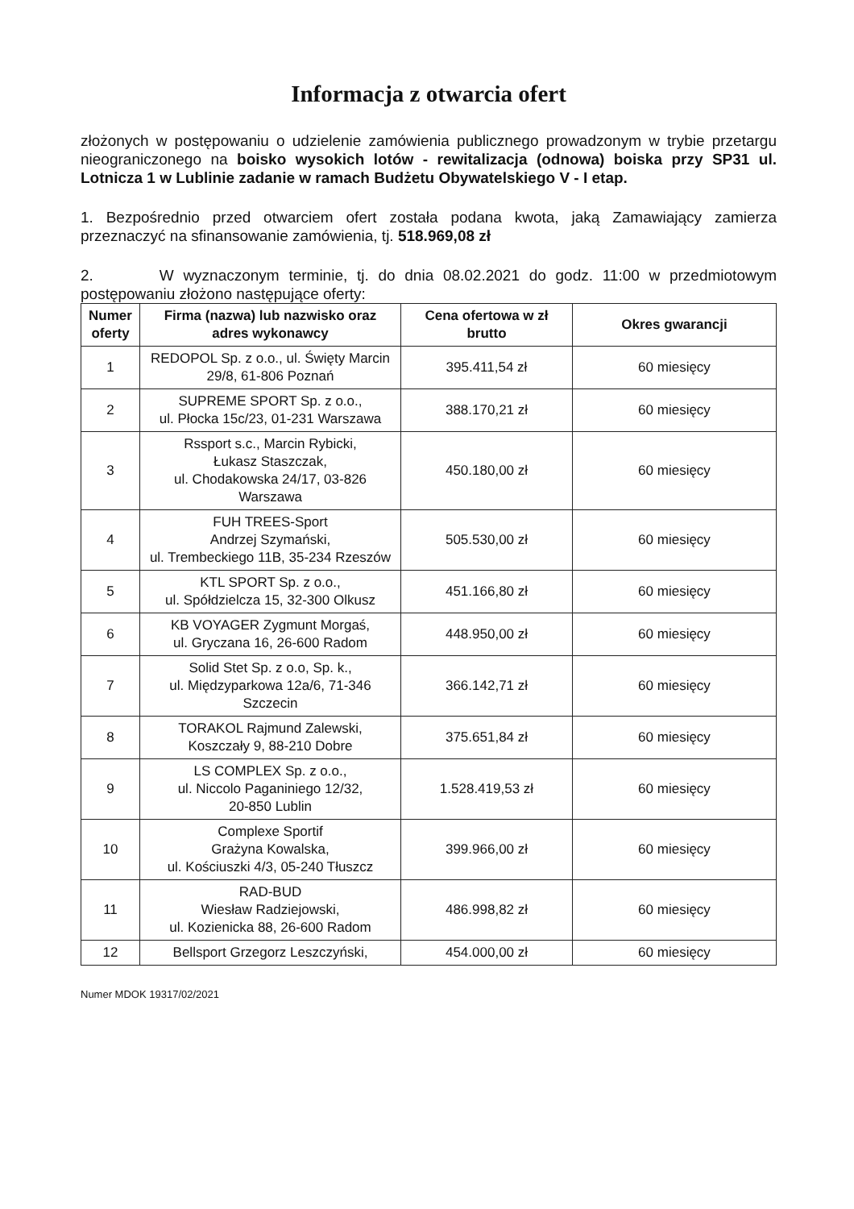Informacja z otwarcia ofert
złożonych w postępowaniu o udzielenie zamówienia publicznego prowadzonym w trybie przetargu nieograniczonego na boisko wysokich lotów - rewitalizacja (odnowa) boiska przy SP31 ul. Lotnicza 1 w Lublinie zadanie w ramach Budżetu Obywatelskiego V - I etap.
1. Bezpośrednio przed otwarciem ofert została podana kwota, jaką Zamawiający zamierza przeznaczyć na sfinansowanie zamówienia, tj. 518.969,08 zł
2. W wyznaczonym terminie, tj. do dnia 08.02.2021 do godz. 11:00 w przedmiotowym postępowaniu złożono następujące oferty:
| Numer oferty | Firma (nazwa) lub nazwisko oraz adres wykonawcy | Cena ofertowa w zł brutto | Okres gwarancji |
| --- | --- | --- | --- |
| 1 | REDOPOL Sp. z o.o., ul. Święty Marcin 29/8, 61-806 Poznań | 395.411,54 zł | 60 miesięcy |
| 2 | SUPREME SPORT Sp. z o.o., ul. Płocka 15c/23, 01-231 Warszawa | 388.170,21 zł | 60 miesięcy |
| 3 | Rssport s.c., Marcin Rybicki, Łukasz Staszczak, ul. Chodakowska 24/17, 03-826 Warszawa | 450.180,00 zł | 60 miesięcy |
| 4 | FUH TREES-Sport Andrzej Szymański, ul. Trembeckiego 11B, 35-234 Rzeszów | 505.530,00 zł | 60 miesięcy |
| 5 | KTL SPORT Sp. z o.o., ul. Spółdzielcza 15, 32-300 Olkusz | 451.166,80 zł | 60 miesięcy |
| 6 | KB VOYAGER Zygmunt Morgaś, ul. Gryczana 16, 26-600 Radom | 448.950,00 zł | 60 miesięcy |
| 7 | Solid Stet Sp. z o.o, Sp. k., ul. Międzyparkowa 12a/6, 71-346 Szczecin | 366.142,71 zł | 60 miesięcy |
| 8 | TORAKOL Rajmund Zalewski, Koszczały 9, 88-210 Dobre | 375.651,84 zł | 60 miesięcy |
| 9 | LS COMPLEX Sp. z o.o., ul. Niccolo Paganiniego 12/32, 20-850 Lublin | 1.528.419,53 zł | 60 miesięcy |
| 10 | Complexe Sportif Grażyna Kowalska, ul. Kościuszki 4/3, 05-240 Tłuszcz | 399.966,00 zł | 60 miesięcy |
| 11 | RAD-BUD Wiesław Radziejowski, ul. Kozienicka 88, 26-600 Radom | 486.998,82 zł | 60 miesięcy |
| 12 | Bellsport Grzegorz Leszczyński, | 454.000,00 zł | 60 miesięcy |
Numer MDOK 19317/02/2021